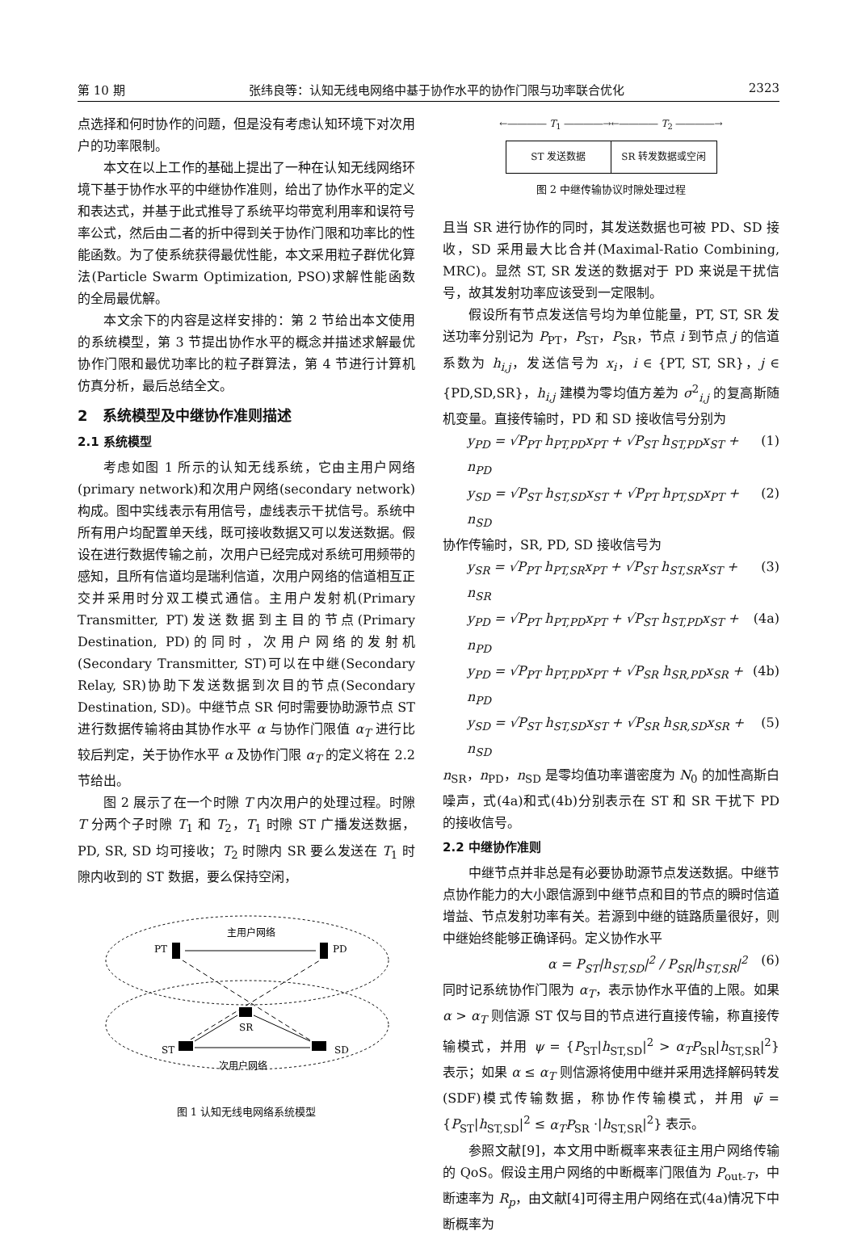第 10 期 张纬良等：认知无线电网络中基于协作水平的协作门限与功率联合优化 2323
点选择和何时协作的问题，但是没有考虑认知环境下对次用户的功率限制。
本文在以上工作的基础上提出了一种在认知无线网络环境下基于协作水平的中继协作准则，给出了协作水平的定义和表达式，并基于此式推导了系统平均带宽利用率和误符号率公式，然后由二者的折中得到关于协作门限和功率比的性能函数。为了使系统获得最优性能，本文采用粒子群优化算法(Particle Swarm Optimization, PSO)求解性能函数的全局最优解。
本文余下的内容是这样安排的：第 2 节给出本文使用的系统模型，第 3 节提出协作水平的概念并描述求解最优协作门限和最优功率比的粒子群算法，第 4 节进行计算机仿真分析，最后总结全文。
2　系统模型及中继协作准则描述
2.1 系统模型
考虑如图 1 所示的认知无线系统，它由主用户网络(primary network)和次用户网络(secondary network)构成。图中实线表示有用信号，虚线表示干扰信号。系统中所有用户均配置单天线，既可接收数据又可以发送数据。假设在进行数据传输之前，次用户已经完成对系统可用频带的感知，且所有信道均是瑞利信道，次用户网络的信道相互正交并采用时分双工模式通信。主用户发射机(Primary Transmitter, PT)发送数据到主目的节点(Primary Destination, PD)的同时，次用户网络的发射机(Secondary Transmitter, ST)可以在中继(Secondary Relay, SR)协助下发送数据到次目的节点(Secondary Destination, SD)。中继节点 SR 何时需要协助源节点 ST 进行数据传输将由其协作水平 α 与协作门限值 α<sub>T</sub> 进行比较后判定，关于协作水平 α 及协作门限 α<sub>T</sub> 的定义将在 2.2 节给出。
图 2 展示了在一个时隙 T 内次用户的处理过程。时隙 T 分两个子时隙 T<sub>1</sub> 和 T<sub>2</sub>，T<sub>1</sub> 时隙 ST 广播发送数据，PD, SR, SD 均可接收；T<sub>2</sub> 时隙内 SR 要么发送在 T<sub>1</sub> 时隙内收到的 ST 数据，要么保持空闲，
PT
PD
主用户网络
ST
SD
SR
次用户网络
图 1 认知无线电网络系统模型
←―――― T<sub>1</sub> ――――→←―――― T<sub>2</sub> ――――→
ST 发送数据 SR 转发数据或空闲
图 2 中继传输协议时隙处理过程
且当 SR 进行协作的同时，其发送数据也可被 PD、SD 接收，SD 采用最大比合并(Maximal-Ratio Combining, MRC)。显然 ST, SR 发送的数据对于 PD 来说是干扰信号，故其发射功率应该受到一定限制。
假设所有节点发送信号均为单位能量，PT, ST, SR 发送功率分别记为 P<sub>PT</sub>，P<sub>ST</sub>，P<sub>SR</sub>，节点 i 到节点 j 的信道系数为 h<sub>i,j</sub>，发送信号为 x<sub>i</sub>，i ∈ {PT, ST, SR}，j ∈ {PD,SD,SR}，h<sub>i,j</sub> 建模为零均值方差为 σ<sup>2</sup><sub>i,j</sub> 的复高斯随机变量。直接传输时，PD 和 SD 接收信号分别为
y<sub>PD</sub> = √P<sub>PT</sub> h<sub>PT,PD</sub>x<sub>PT</sub> + √P<sub>ST</sub> h<sub>ST,PD</sub>x<sub>ST</sub> + n<sub>PD</sub> (1)
y<sub>SD</sub> = √P<sub>ST</sub> h<sub>ST,SD</sub>x<sub>ST</sub> + √P<sub>PT</sub> h<sub>PT,SD</sub>x<sub>PT</sub> + n<sub>SD</sub> (2)
协作传输时，SR, PD, SD 接收信号为
y<sub>SR</sub> = √P<sub>PT</sub> h<sub>PT,SR</sub>x<sub>PT</sub> + √P<sub>ST</sub> h<sub>ST,SR</sub>x<sub>ST</sub> + n<sub>SR</sub> (3)
y<sub>PD</sub> = √P<sub>PT</sub> h<sub>PT,PD</sub>x<sub>PT</sub> + √P<sub>ST</sub> h<sub>ST,PD</sub>x<sub>ST</sub> + n<sub>PD</sub> (4a)
y<sub>PD</sub> = √P<sub>PT</sub> h<sub>PT,PD</sub>x<sub>PT</sub> + √P<sub>SR</sub> h<sub>SR,PD</sub>x<sub>SR</sub> + n<sub>PD</sub> (4b)
y<sub>SD</sub> = √P<sub>ST</sub> h<sub>ST,SD</sub>x<sub>ST</sub> + √P<sub>SR</sub> h<sub>SR,SD</sub>x<sub>SR</sub> + n<sub>SD</sub> (5)
n<sub>SR</sub>，n<sub>PD</sub>，n<sub>SD</sub> 是零均值功率谱密度为 N<sub>0</sub> 的加性高斯白噪声，式(4a)和式(4b)分别表示在 ST 和 SR 干扰下 PD 的接收信号。
2.2 中继协作准则
中继节点并非总是有必要协助源节点发送数据。中继节点协作能力的大小跟信源到中继节点和目的节点的瞬时信道增益、节点发射功率有关。若源到中继的链路质量很好，则中继始终能够正确译码。定义协作水平
α = P<sub>ST</sub>|h<sub>ST,SD</sub>|<sup>2</sup> / P<sub>SR</sub>|h<sub>ST,SR</sub>|<sup>2</sup> (6)
同时记系统协作门限为 α<sub>T</sub>，表示协作水平值的上限。如果 α > α<sub>T</sub> 则信源 ST 仅与目的节点进行直接传输，称直接传输模式，并用 ψ = {P<sub>ST</sub>|h<sub>ST,SD</sub>|<sup>2</sup> > α<sub>T</sub>P<sub>SR</sub>|h<sub>ST,SR</sub>|<sup>2</sup>} 表示；如果 α ≤ α<sub>T</sub> 则信源将使用中继并采用选择解码转发(SDF)模式传输数据，称协作传输模式，并用 ψ̄ = {P<sub>ST</sub>|h<sub>ST,SD</sub>|<sup>2</sup> ≤ α<sub>T</sub>P<sub>SR</sub> ·|h<sub>ST,SR</sub>|<sup>2</sup>} 表示。
参照文献[9]，本文用中断概率来表征主用户网络传输的 QoS。假设主用户网络的中断概率门限值为 P<sub>out-T</sub>，中断速率为 R<sub>p</sub>，由文献[4]可得主用户网络在式(4a)情况下中断概率为